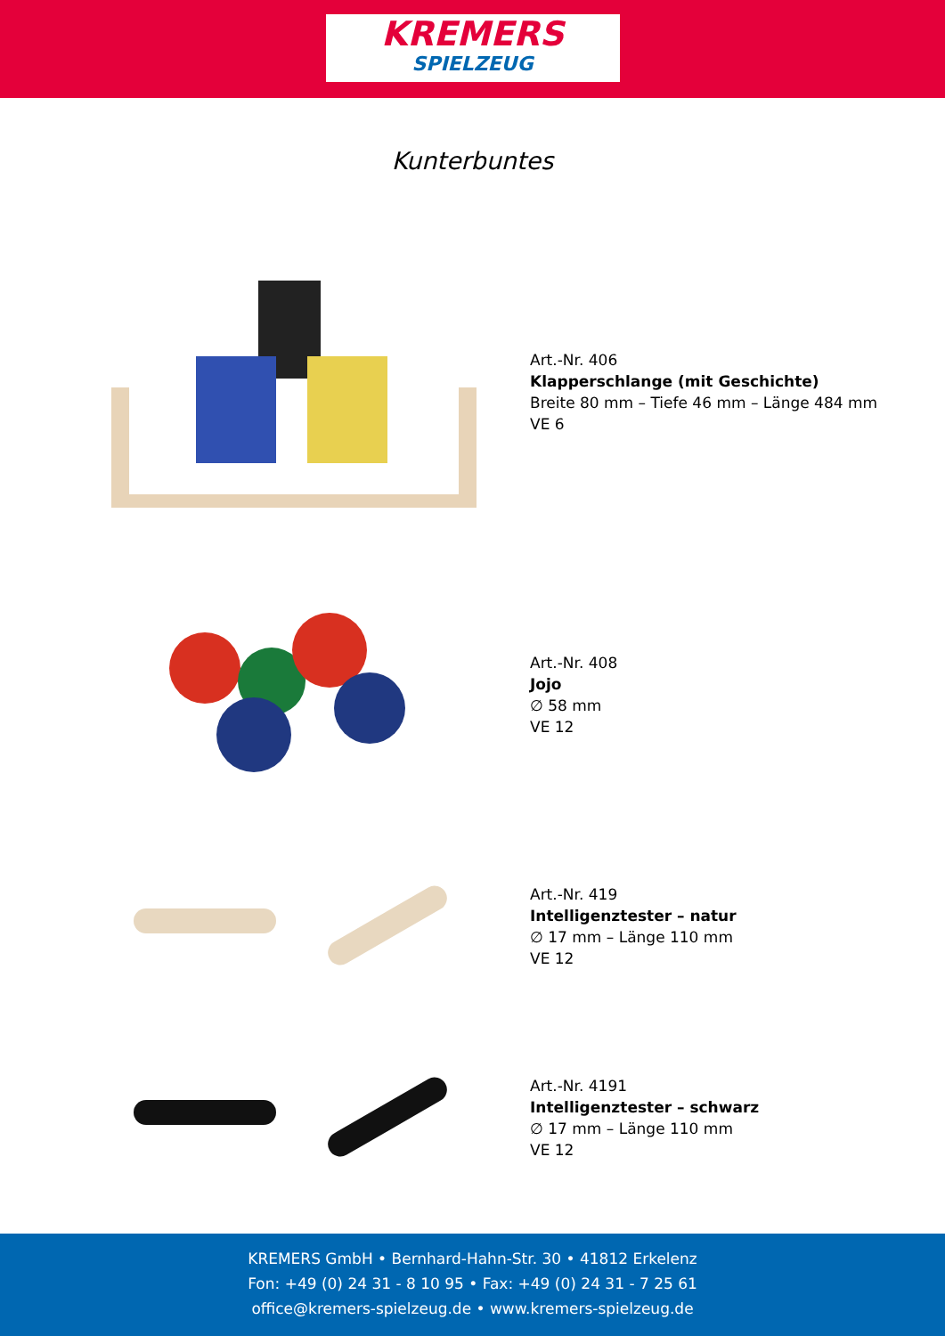KREMERS
SPIELZEUG
Kunterbuntes
Art.-Nr. 406
Klapperschlange (mit Geschichte)
Breite 80 mm – Tiefe 46 mm – Länge 484 mm
VE 6
Art.-Nr. 408
Jojo
∅ 58 mm
VE 12
Art.-Nr. 419
Intelligenztester – natur
∅ 17 mm – Länge 110 mm
VE 12
Art.-Nr. 4191
Intelligenztester – schwarz
∅ 17 mm – Länge 110 mm
VE 12
KREMERS GmbH • Bernhard-Hahn-Str. 30 • 41812 Erkelenz
Fon: +49 (0) 24 31 - 8 10 95 • Fax: +49 (0) 24 31 - 7 25 61
office@kremers-spielzeug.de • www.kremers-spielzeug.de